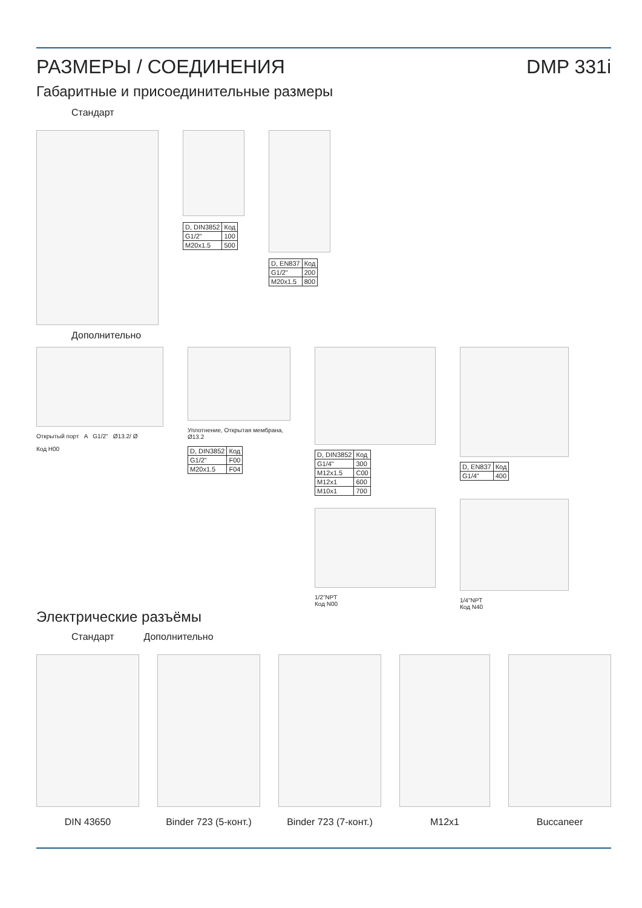РАЗМЕРЫ / СОЕДИНЕНИЯ DMP 331i
Габаритные и присоединительные размеры
Стандарт
| D, DIN3852 | Код |
| --- | --- |
| G1/2" | 100 |
| M20x1.5 | 500 |
| D, EN837 | Код |
| --- | --- |
| G1/2" | 200 |
| M20x1.5 | 800 |
Дополнительно
Открытый порт A G1/2" Ø13.2/ Ø
Код H00
Уплотнение, Открытая мембрана, Ø13.2
| D, DIN3852 | Код |
| --- | --- |
| G1/2" | F00 |
| M20x1.5 | F04 |
| D, DIN3852 | Код |
| --- | --- |
| G1/4" | 300 |
| M12x1.5 | C00 |
| M12x1 | 600 |
| M10x1 | 700 |
1/2"NPT
Код N00
| D, EN837 | Код |
| --- | --- |
| G1/4" | 400 |
1/4"NPT
Код N40
Электрические разъёмы
Стандарт Дополнительно
DIN 43650 Binder 723 (5-конт.)
Binder 723 (7-конт.)
M12x1 Buccaneer